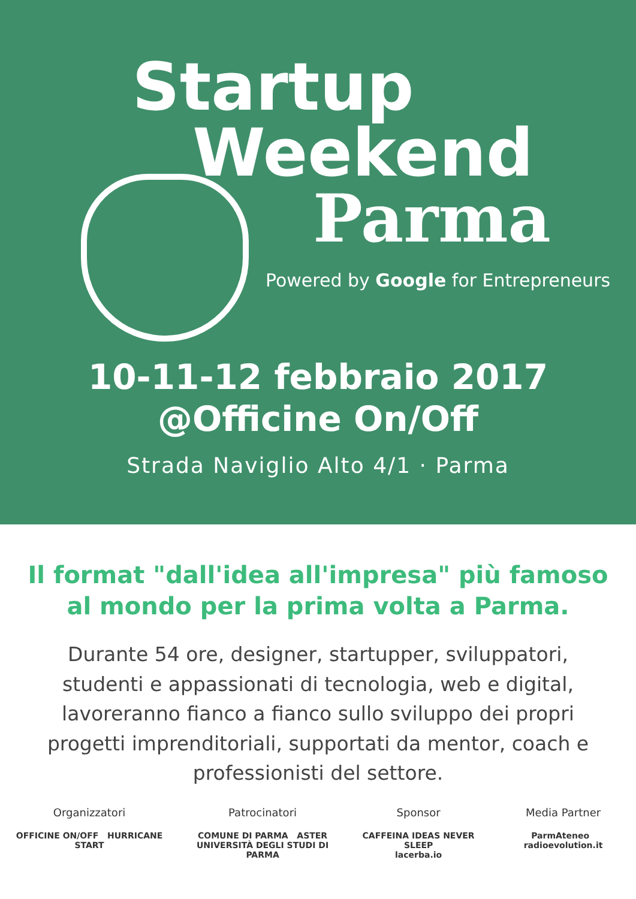Startup
Weekend
Parma
Powered by Google for Entrepreneurs
10-11-12 febbraio 2017
@Officine On/Off
Strada Naviglio Alto 4/1 · Parma
Il format "dall'idea all'impresa" più famoso
al mondo per la prima volta a Parma.
Durante 54 ore, designer, startupper, sviluppatori, studenti e appassionati di tecnologia, web e digital, lavoreranno fianco a fianco sullo sviluppo dei propri progetti imprenditoriali, supportati da mentor, coach e professionisti del settore.
Organizzatori
OFFICINE ON/OFF HURRICANE START
Patrocinatori
COMUNE DI PARMA ASTER
UNIVERSITÀ DEGLI STUDI DI PARMA
Sponsor
CAFFEINA IDEAS NEVER SLEEP
lacerba.io
Media Partner
ParmAteneo radioevolution.it